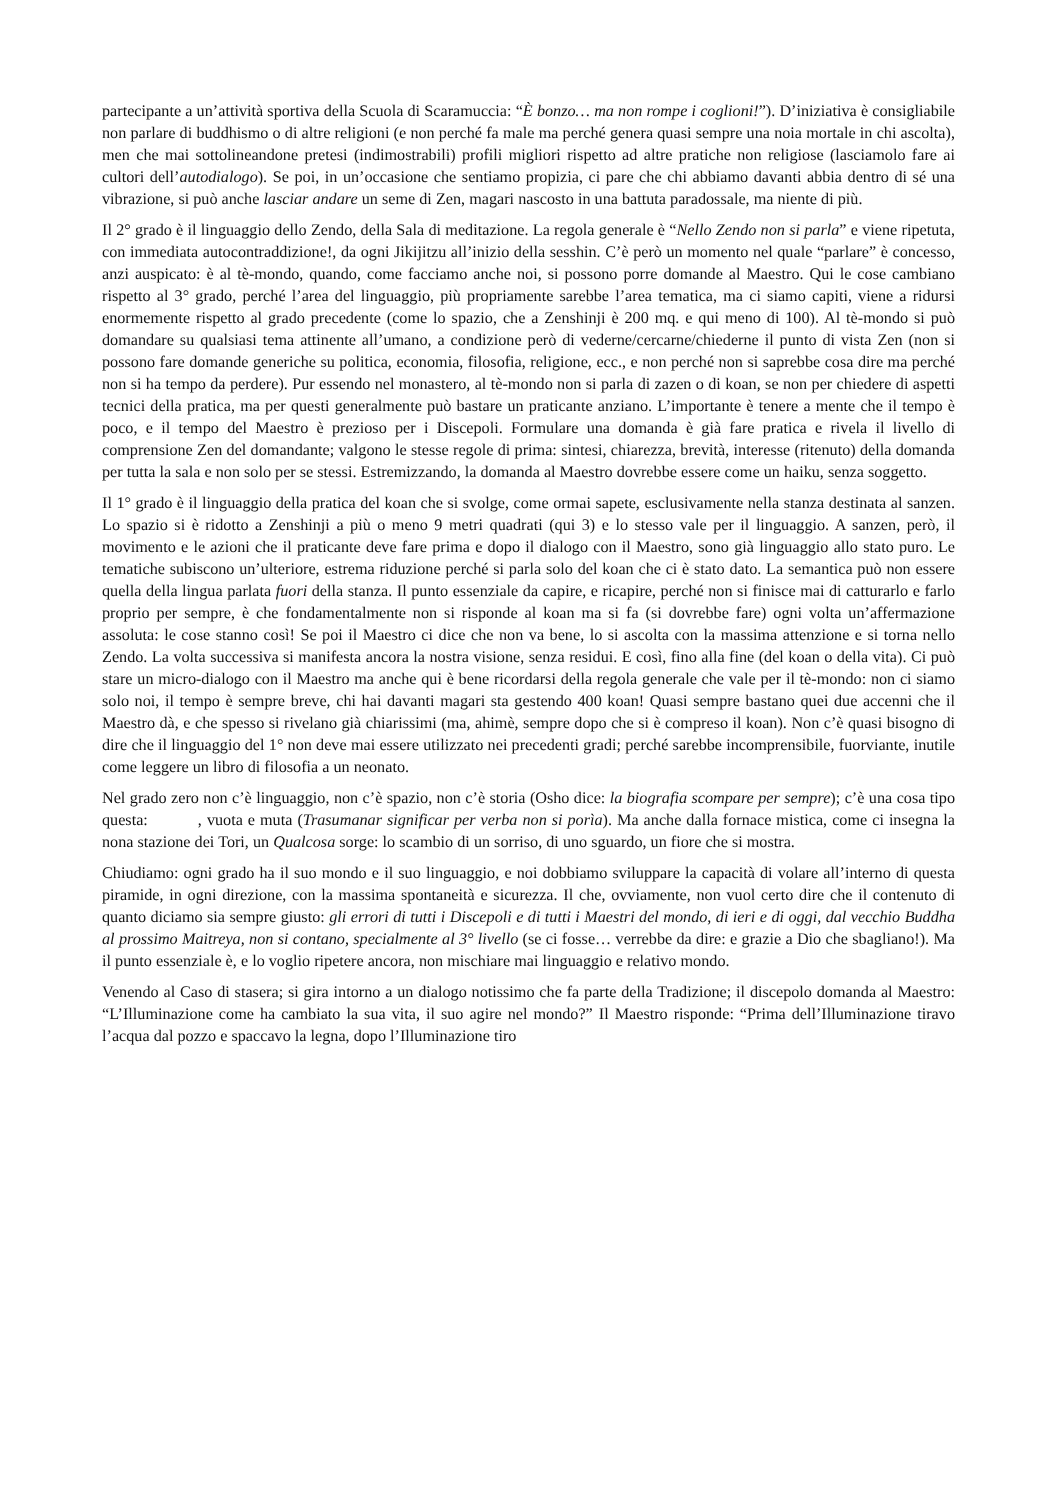partecipante a un’attività sportiva della Scuola di Scaramuccia: “È bonzo… ma non rompe i coglioni!”). D’iniziativa è consigliabile non parlare di buddhismo o di altre religioni (e non perché fa male ma perché genera quasi sempre una noia mortale in chi ascolta), men che mai sottolineandone pretesi (indimostrabili) profili migliori rispetto ad altre pratiche non religiose (lasciamolo fare ai cultori dell’autodialogo). Se poi, in un’occasione che sentiamo propizia, ci pare che chi abbiamo davanti abbia dentro di sé una vibrazione, si può anche lasciar andare un seme di Zen, magari nascosto in una battuta paradossale, ma niente di più.
Il 2° grado è il linguaggio dello Zendo, della Sala di meditazione. La regola generale è “Nello Zendo non si parla” e viene ripetuta, con immediata autocontraddizione!, da ogni Jikijitzu all’inizio della sesshin. C’è però un momento nel quale “parlare” è concesso, anzi auspicato: è al tè-mondo, quando, come facciamo anche noi, si possono porre domande al Maestro. Qui le cose cambiano rispetto al 3° grado, perché l’area del linguaggio, più propriamente sarebbe l’area tematica, ma ci siamo capiti, viene a ridursi enormemente rispetto al grado precedente (come lo spazio, che a Zenshinji è 200 mq. e qui meno di 100). Al tè-mondo si può domandare su qualsiasi tema attinente all’umano, a condizione però di vederne/cercarne/chiederne il punto di vista Zen (non si possono fare domande generiche su politica, economia, filosofia, religione, ecc., e non perché non si saprebbe cosa dire ma perché non si ha tempo da perdere). Pur essendo nel monastero, al tè-mondo non si parla di zazen o di koan, se non per chiedere di aspetti tecnici della pratica, ma per questi generalmente può bastare un praticante anziano. L’importante è tenere a mente che il tempo è poco, e il tempo del Maestro è prezioso per i Discepoli. Formulare una domanda è già fare pratica e rivela il livello di comprensione Zen del domandante; valgono le stesse regole di prima: sintesi, chiarezza, brevità, interesse (ritenuto) della domanda per tutta la sala e non solo per se stessi. Estremizzando, la domanda al Maestro dovrebbe essere come un haiku, senza soggetto.
Il 1° grado è il linguaggio della pratica del koan che si svolge, come ormai sapete, esclusivamente nella stanza destinata al sanzen. Lo spazio si è ridotto a Zenshinji a più o meno 9 metri quadrati (qui 3) e lo stesso vale per il linguaggio. A sanzen, però, il movimento e le azioni che il praticante deve fare prima e dopo il dialogo con il Maestro, sono già linguaggio allo stato puro. Le tematiche subiscono un’ulteriore, estrema riduzione perché si parla solo del koan che ci è stato dato. La semantica può non essere quella della lingua parlata fuori della stanza. Il punto essenziale da capire, e ricapire, perché non si finisce mai di catturarlo e farlo proprio per sempre, è che fondamentalmente non si risponde al koan ma si fa (si dovrebbe fare) ogni volta un’affermazione assoluta: le cose stanno così! Se poi il Maestro ci dice che non va bene, lo si ascolta con la massima attenzione e si torna nello Zendo. La volta successiva si manifesta ancora la nostra visione, senza residui. E così, fino alla fine (del koan o della vita). Ci può stare un micro-dialogo con il Maestro ma anche qui è bene ricordarsi della regola generale che vale per il tè-mondo: non ci siamo solo noi, il tempo è sempre breve, chi hai davanti magari sta gestendo 400 koan! Quasi sempre bastano quei due accenni che il Maestro dà, e che spesso si rivelano già chiarissimi (ma, ahimè, sempre dopo che si è compreso il koan). Non c’è quasi bisogno di dire che il linguaggio del 1° non deve mai essere utilizzato nei precedenti gradi; perché sarebbe incomprensibile, fuorviante, inutile come leggere un libro di filosofia a un neonato.
Nel grado zero non c’è linguaggio, non c’è spazio, non c’è storia (Osho dice: la biografia scompare per sempre); c’è una cosa tipo questa: , vuota e muta (Trasumanar significar per verba non si porìa). Ma anche dalla fornace mistica, come ci insegna la nona stazione dei Tori, un Qualcosa sorge: lo scambio di un sorriso, di uno sguardo, un fiore che si mostra.
Chiudiamo: ogni grado ha il suo mondo e il suo linguaggio, e noi dobbiamo sviluppare la capacità di volare all’interno di questa piramide, in ogni direzione, con la massima spontaneità e sicurezza. Il che, ovviamente, non vuol certo dire che il contenuto di quanto diciamo sia sempre giusto: gli errori di tutti i Discepoli e di tutti i Maestri del mondo, di ieri e di oggi, dal vecchio Buddha al prossimo Maitreya, non si contano, specialmente al 3° livello (se ci fosse… verrebbe da dire: e grazie a Dio che sbagliano!). Ma il punto essenziale è, e lo voglio ripetere ancora, non mischiare mai linguaggio e relativo mondo.
Venendo al Caso di stasera; si gira intorno a un dialogo notissimo che fa parte della Tradizione; il discepolo domanda al Maestro: “L’Illuminazione come ha cambiato la sua vita, il suo agire nel mondo?” Il Maestro risponde: “Prima dell’Illuminazione tiravo l’acqua dal pozzo e spaccavo la legna, dopo l’Illuminazione tiro